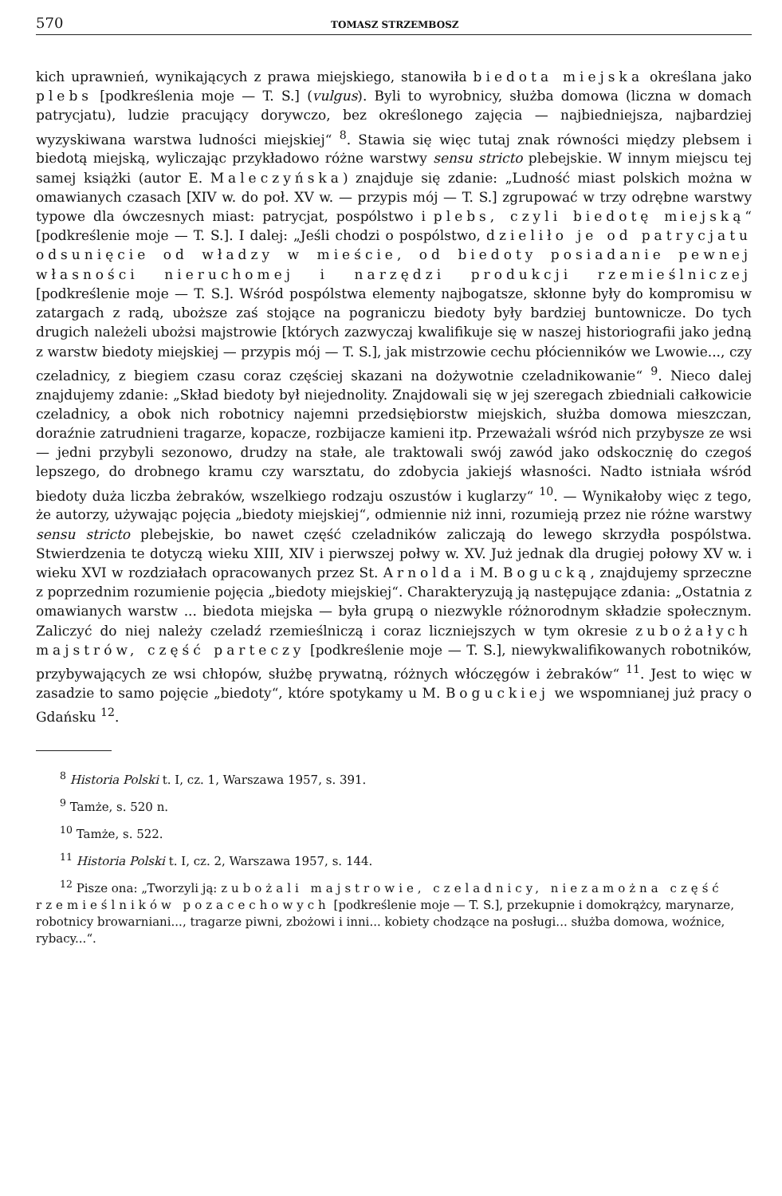570 TOMASZ STRZEMBOSZ
kich uprawnień, wynikających z prawa miejskiego, stanowiła biedota miejska określana jako plebs [podkreślenia moje — T. S.] (vulgus). Byli to wyrobnicy, służba domowa (liczna w domach patrycjatu), ludzie pracujący dorywczo, bez określonego zajęcia — najbiedniejsza, najbardziej wyzyskiwana warstwa ludności miejskiej“ <sup>8</sup>. Stawia się więc tutaj znak równości między plebsem i biedotą miejską, wyliczając przykładowo różne warstwy sensu stricto plebejskie. W innym miejscu tej samej książki (autor E. Maleczyńska) znajduje się zdanie: „Ludność miast polskich można w omawianych czasach [XIV w. do poł. XV w. — przypis mój — T. S.] zgrupować w trzy odrębne warstwy typowe dla ówczesnych miast: patrycjat, pospólstwo i plebs, czyli biedotę miejską“ [podkreślenie moje — T. S.]. I dalej: „Jeśli chodzi o pospólstwo, dzieliło je od patrycjatu odsunięcie od władzy w mieście, od biedoty posiadanie pewnej własności nieruchomej i narzędzi produkcji rzemieślniczej [podkreślenie moje — T. S.]. Wśród pospólstwa elementy najbogatsze, skłonne były do kompromisu w zatargach z radą, uboższe zaś stojące na pograniczu biedoty były bardziej buntownicze. Do tych drugich należeli ubożsi majstrowie [których zazwyczaj kwalifikuje się w naszej historiografii jako jedną z warstw biedoty miejskiej — przypis mój — T. S.], jak mistrzowie cechu płócienników we Lwowie..., czy czeladnicy, z biegiem czasu coraz częściej skazani na dożywotnie czeladnikowanie“ <sup>9</sup>. Nieco dalej znajdujemy zdanie: „Skład biedoty był niejednolity. Znajdowali się w jej szeregach zbiedniali całkowicie czeladnicy, a obok nich robotnicy najemni przedsiębiorstw miejskich, służba domowa mieszczan, doraźnie zatrudnieni tragarze, kopacze, rozbijacze kamieni itp. Przeważali wśród nich przybysze ze wsi — jedni przybyli sezonowo, drudzy na stałe, ale traktowali swój zawód jako odskocznię do czegoś lepszego, do drobnego kramu czy warsztatu, do zdobycia jakiejś własności. Nadto istniała wśród biedoty duża liczba żebraków, wszelkiego rodzaju oszustów i kuglarzy“ <sup>10</sup>. — Wynikałoby więc z tego, że autorzy, używając pojęcia „biedoty miejskiej“, odmiennie niż inni, rozumieją przez nie różne warstwy sensu stricto plebejskie, bo nawet część czeladników zaliczają do lewego skrzydła pospólstwa. Stwierdzenia te dotyczą wieku XIII, XIV i pierwszej połwy w. XV. Już jednak dla drugiej połowy XV w. i wieku XVI w rozdziałach opracowanych przez St. Arnolda i M. Bogucką, znajdujemy sprzeczne z poprzednim rozumienie pojęcia „biedoty miejskiej“. Charakteryzują ją następujące zdania: „Ostatnia z omawianych warstw ... biedota miejska — była grupą o niezwykle różnorodnym składzie społecznym. Zaliczyć do niej należy czeladź rzemieślniczą i coraz liczniejszych w tym okresie zubożałych majstrów, część parteczy [podkreślenie moje — T. S.], niewykwalifikowanych robotników, przybywających ze wsi chłopów, służbę prywatną, różnych włóczęgów i żebraków“ <sup>11</sup>. Jest to więc w zasadzie to samo pojęcie „biedoty“, które spotykamy u M. Boguckiej we wspomnianej już pracy o Gdańsku <sup>12</sup>.
<sup>8</sup> Historia Polski t. I, cz. 1, Warszawa 1957, s. 391.
<sup>9</sup> Tamże, s. 520 n.
<sup>10</sup> Tamże, s. 522.
<sup>11</sup> Historia Polski t. I, cz. 2, Warszawa 1957, s. 144.
<sup>12</sup> Pisze ona: „Tworzyli ją: zubożali majstrowie, czeladnicy, niezamożna część rzemieślników pozacechowych [podkreślenie moje — T. S.], przekupnie i domokrążcy, marynarze, robotnicy browarniani..., tragarze piwni, zbożowi i inni... kobiety chodzące na posługi... służba domowa, woźnice, rybacy...“.